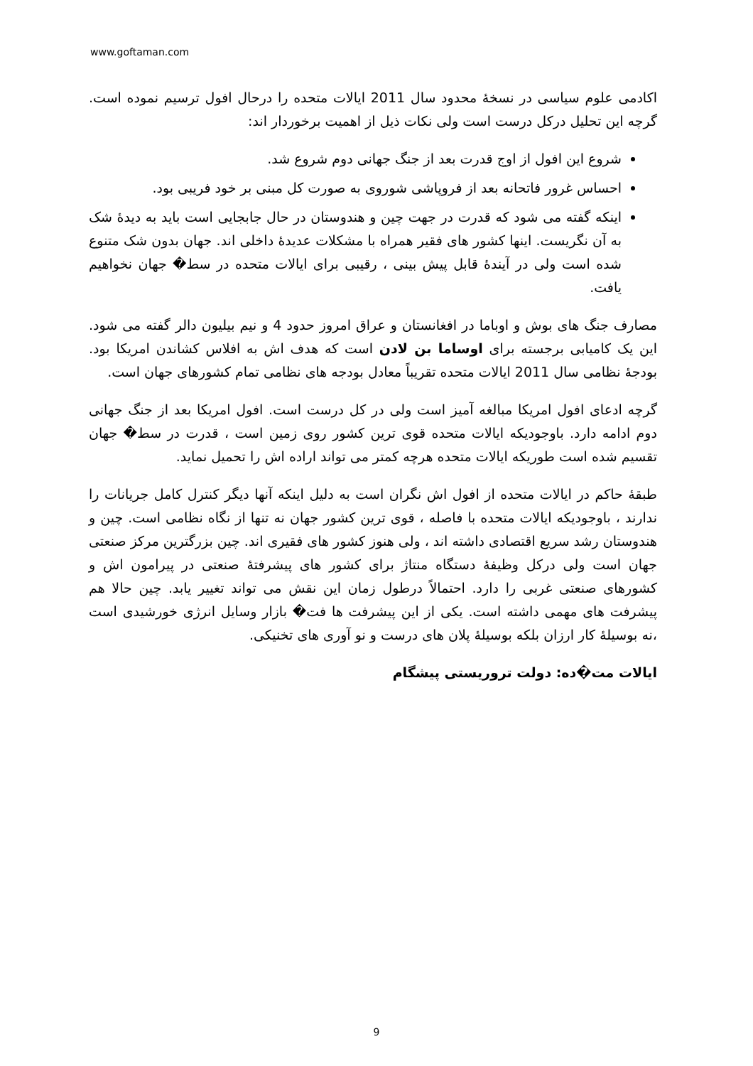www.goftaman.com
اکادمی علوم سیاسی در نسخهٔ محدود سال 2011 ایالات متحده را درحال افول ترسیم نموده است. گرچه این تحلیل درکل درست است ولی نکات ذیل از اهمیت برخوردار اند:
شروع این افول از اوج قدرت بعد از جنگ جهانی دوم شروع شد.
احساس غرور فاتحانه بعد از فروپاشی شوروی به صورت کل مبنی بر خود فریبی بود.
اینکه گفته می شود که قدرت در جهت چین و هندوستان در حال جابجایی است باید به دیدهٔ شک به آن نگریست. اینها کشور های فقیر همراه با مشکلات عدیدهٔ داخلی اند. جهان بدون شک متنوع شده است ولی در آیندهٔ قابل پیش بینی ، رقیبی برای ایالات متحده در سط� جهان نخواهیم یافت.
مصارف جنگ های بوش و اوباما در افغانستان و عراق امروز حدود 4 و نیم بیلیون دالر گفته می شود. این یک کامیابی برجسته برای اوساما بن لادن است که هدف اش به افلاس کشاندن امریکا بود. بودجهٔ نظامی سال 2011 ایالات متحده تقریباً معادل بودجه های نظامی تمام کشورهای جهان است.
گرچه ادعای افول امریکا مبالغه آمیز است ولی در کل درست است. افول امریکا بعد از جنگ جهانی دوم ادامه دارد. باوجودیکه ایالات متحده قوی ترین کشور روی زمین است ، قدرت در سط� جهان تقسیم شده است طوریکه ایالات متحده هرچه کمتر می تواند اراده اش را تحمیل نماید.
طبقهٔ حاکم در ایالات متحده از افول اش نگران است به دلیل اینکه آنها دیگر کنترل کامل جریانات را ندارند ، باوجودیکه ایالات متحده با فاصله ، قوی ترین کشور جهان نه تنها از نگاه نظامی است. چین و هندوستان رشد سریع اقتصادی داشته اند ، ولی هنوز کشور های فقیری اند. چین بزرگترین مرکز صنعتی جهان است ولی درکل وظیفهٔ دستگاه منتاژ برای کشور های پیشرفتهٔ صنعتی در پیرامون اش و کشورهای صنعتی غربی را دارد. احتمالاً درطول زمان این نقش می تواند تغییر یابد. چین حالا هم پیشرفت های مهمی داشته است. یکی از این پیشرفت ها فت� بازار وسایل انرژی خورشیدی است ،نه بوسیلهٔ کار ارزان بلکه بوسیلهٔ پلان های درست و نو آوری های تخنیکی.
ایالات مت�ده: دولت تروریستی پیشگام
9